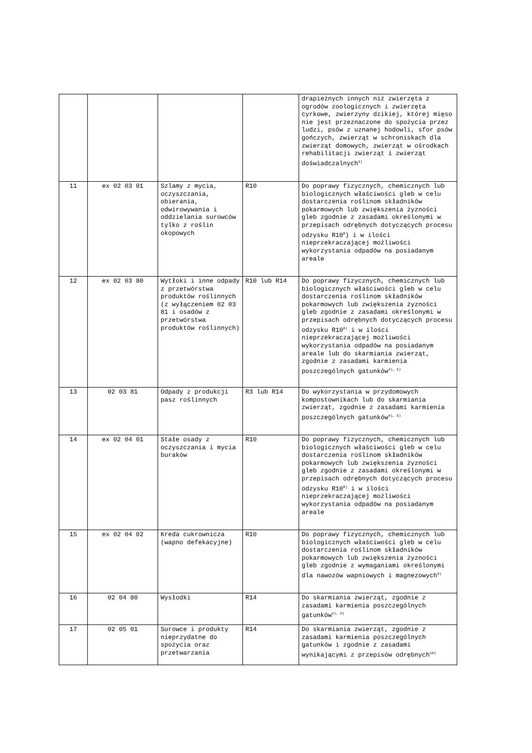| | | | | drapieżnych innych niż zwierzęta z ogrodów zoologicznych i zwierzęta cyrkowe, zwierzyny dzikiej, której mięso nie jest przeznaczone do spożycia przez ludzi, psów z uznanej hodowli, sfor psów gończych, zwierząt w schroniskach dla zwierząt domowych, zwierząt w ośrodkach rehabilitacji zwierząt i zwierząt doświadczalnych<sup>3)</sup> |
| 11 | ex 02 03 01 | Szlamy z mycia, oczyszczania, obierania, odwirowywania i oddzielania surowców tylko z roślin okopowych | R10 | Do poprawy fizycznych, chemicznych lub biologicznych właściwości gleb w celu dostarczenia roślinom składników pokarmowych lub zwiększenia żyzności gleb zgodnie z zasadami określonymi w przepisach odrębnych dotyczących procesu odzysku R10<sup>8</sup>) i w ilości nieprzekraczającej możliwości wykorzystania odpadów na posiadanym areale |
| 12 | ex 02 03 80 | Wytłoki i inne odpady z przetwórstwa produktów roślinnych (z wyłączeniem 02 03 81 i osadów z przetwórstwa produktów roślinnych) | R10 lub R14 | Do poprawy fizycznych, chemicznych lub biologicznych właściwości gleb w celu dostarczenia roślinom składników pokarmowych lub zwiększenia żyzności gleb zgodnie z zasadami określonymi w przepisach odrębnych dotyczących procesu odzysku R10<sup>8)</sup> i w ilości nieprzekraczającej możliwości wykorzystania odpadów na posiadanym areale lub do skarmiania zwierząt, zgodnie z zasadami karmienia poszczególnych gatunków<sup>4), 5)</sup> |
| 13 | 02 03 81 | Odpady z produkcji pasz roślinnych | R3 lub R14 | Do wykorzystania w przydomowych kompostownikach lub do skarmiania zwierząt, zgodnie z zasadami karmienia poszczególnych gatunków<sup>4), 5)</sup> |
| 14 | ex 02 04 01 | Stałe osady z oczyszczania i mycia buraków | R10 | Do poprawy fizycznych, chemicznych lub biologicznych właściwości gleb w celu dostarczenia roślinom składników pokarmowych lub zwiększenia żyzności gleb zgodnie z zasadami określonymi w przepisach odrębnych dotyczących procesu odzysku R10<sup>8)</sup> i w ilości nieprzekraczającej możliwości wykorzystania odpadów na posiadanym areale |
| 15 | ex 02 04 02 | Kreda cukrownicza (wapno defekacyjne) | R10 | Do poprawy fizycznych, chemicznych lub biologicznych właściwości gleb w celu dostarczenia roślinom składników pokarmowych lub zwiększenia żyzności gleb zgodnie z wymaganiami określonymi dla nawozów wapniowych i magnezowych<sup>9)</sup> |
| 16 | 02 04 80 | Wysłodki | R14 | Do skarmiania zwierząt, zgodnie z zasadami karmienia poszczególnych gatunków<sup>4), 5)</sup> |
| 17 | 02 05 01 | Surowce i produkty nieprzydatne do spożycia oraz przetwarzania | R14 | Do skarmiania zwierząt, zgodnie z zasadami karmienia poszczególnych gatunków i zgodnie z zasadami wynikającymi z przepisów odrębnych<sup>10)</sup> |